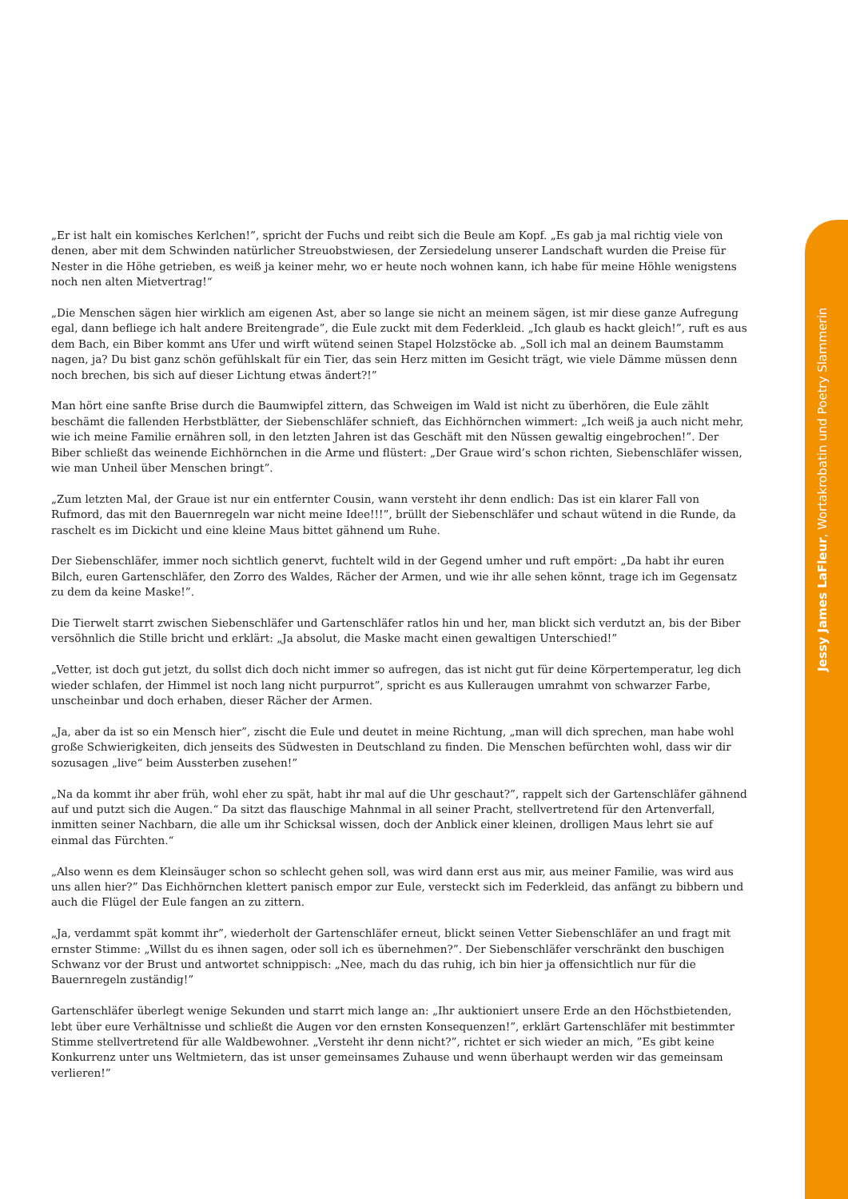Jessy James LaFleur, Wortakrobatin und Poetry Slammerin
„Er ist halt ein komisches Kerlchen!”, spricht der Fuchs und reibt sich die Beule am Kopf. „Es gab ja mal richtig viele von denen, aber mit dem Schwinden natürlicher Streuobstwiesen, der Zersiedelung unserer Landschaft wurden die Preise für Nester in die Höhe getrieben, es weiß ja keiner mehr, wo er heute noch wohnen kann, ich habe für meine Höhle wenigstens noch nen alten Mietvertrag!“
„Die Menschen sägen hier wirklich am eigenen Ast, aber so lange sie nicht an meinem sägen, ist mir diese ganze Aufregung egal, dann befliege ich halt andere Breitengrade”, die Eule zuckt mit dem Federkleid. „Ich glaub es hackt gleich!”, ruft es aus dem Bach, ein Biber kommt ans Ufer und wirft wütend seinen Stapel Holzstöcke ab. „Soll ich mal an deinem Baumstamm nagen, ja? Du bist ganz schön gefühlskalt für ein Tier, das sein Herz mitten im Gesicht trägt, wie viele Dämme müssen denn noch brechen, bis sich auf dieser Lichtung etwas ändert?!”
Man hört eine sanfte Brise durch die Baumwipfel zittern, das Schweigen im Wald ist nicht zu überhören, die Eule zählt beschämt die fallenden Herbstblätter, der Siebenschläfer schnieft, das Eichhörnchen wimmert: „Ich weiß ja auch nicht mehr, wie ich meine Familie ernähren soll, in den letzten Jahren ist das Geschäft mit den Nüssen gewaltig eingebrochen!”. Der Biber schließt das weinende Eichhörnchen in die Arme und flüstert: „Der Graue wird’s schon richten, Siebenschläfer wissen, wie man Unheil über Menschen bringt”.
„Zum letzten Mal, der Graue ist nur ein entfernter Cousin, wann versteht ihr denn endlich: Das ist ein klarer Fall von Rufmord, das mit den Bauernregeln war nicht meine Idee!!!”, brüllt der Siebenschläfer und schaut wütend in die Runde, da raschelt es im Dickicht und eine kleine Maus bittet gähnend um Ruhe.
Der Siebenschläfer, immer noch sichtlich genervt, fuchtelt wild in der Gegend umher und ruft empört: „Da habt ihr euren Bilch, euren Gartenschläfer, den Zorro des Waldes, Rächer der Armen, und wie ihr alle sehen könnt, trage ich im Gegensatz zu dem da keine Maske!”.
Die Tierwelt starrt zwischen Siebenschläfer und Gartenschläfer ratlos hin und her, man blickt sich verdutzt an, bis der Biber versöhnlich die Stille bricht und erklärt: „Ja absolut, die Maske macht einen gewaltigen Unterschied!”
„Vetter, ist doch gut jetzt, du sollst dich doch nicht immer so aufregen, das ist nicht gut für deine Körpertemperatur, leg dich wieder schlafen, der Himmel ist noch lang nicht purpurrot”, spricht es aus Kulleraugen umrahmt von schwarzer Farbe, unscheinbar und doch erhaben, dieser Rächer der Armen.
„Ja, aber da ist so ein Mensch hier”, zischt die Eule und deutet in meine Richtung, „man will dich sprechen, man habe wohl große Schwierigkeiten, dich jenseits des Südwesten in Deutschland zu finden. Die Menschen befürchten wohl, dass wir dir sozusagen „live“ beim Aussterben zusehen!”
„Na da kommt ihr aber früh, wohl eher zu spät, habt ihr mal auf die Uhr geschaut?”, rappelt sich der Gartenschläfer gähnend auf und putzt sich die Augen.“ Da sitzt das flauschige Mahnmal in all seiner Pracht, stellvertretend für den Artenverfall, inmitten seiner Nachbarn, die alle um ihr Schicksal wissen, doch der Anblick einer kleinen, drolligen Maus lehrt sie auf einmal das Fürchten.“
„Also wenn es dem Kleinsäuger schon so schlecht gehen soll, was wird dann erst aus mir, aus meiner Familie, was wird aus uns allen hier?” Das Eichhörnchen klettert panisch empor zur Eule, versteckt sich im Federkleid, das anfängt zu bibbern und auch die Flügel der Eule fangen an zu zittern.
„Ja, verdammt spät kommt ihr”, wiederholt der Gartenschläfer erneut, blickt seinen Vetter Siebenschläfer an und fragt mit ernster Stimme: „Willst du es ihnen sagen, oder soll ich es übernehmen?”. Der Siebenschläfer verschränkt den buschigen Schwanz vor der Brust und antwortet schnippisch: „Nee, mach du das ruhig, ich bin hier ja offensichtlich nur für die Bauernregeln zuständig!”
Gartenschläfer überlegt wenige Sekunden und starrt mich lange an: „Ihr auktioniert unsere Erde an den Höchstbietenden, lebt über eure Verhältnisse und schließt die Augen vor den ernsten Konsequenzen!”, erklärt Gartenschläfer mit bestimmter Stimme stellvertretend für alle Waldbewohner. „Versteht ihr denn nicht?”, richtet er sich wieder an mich, ”Es gibt keine Konkurrenz unter uns Weltmietern, das ist unser gemeinsames Zuhause und wenn überhaupt werden wir das gemeinsam verlieren!”